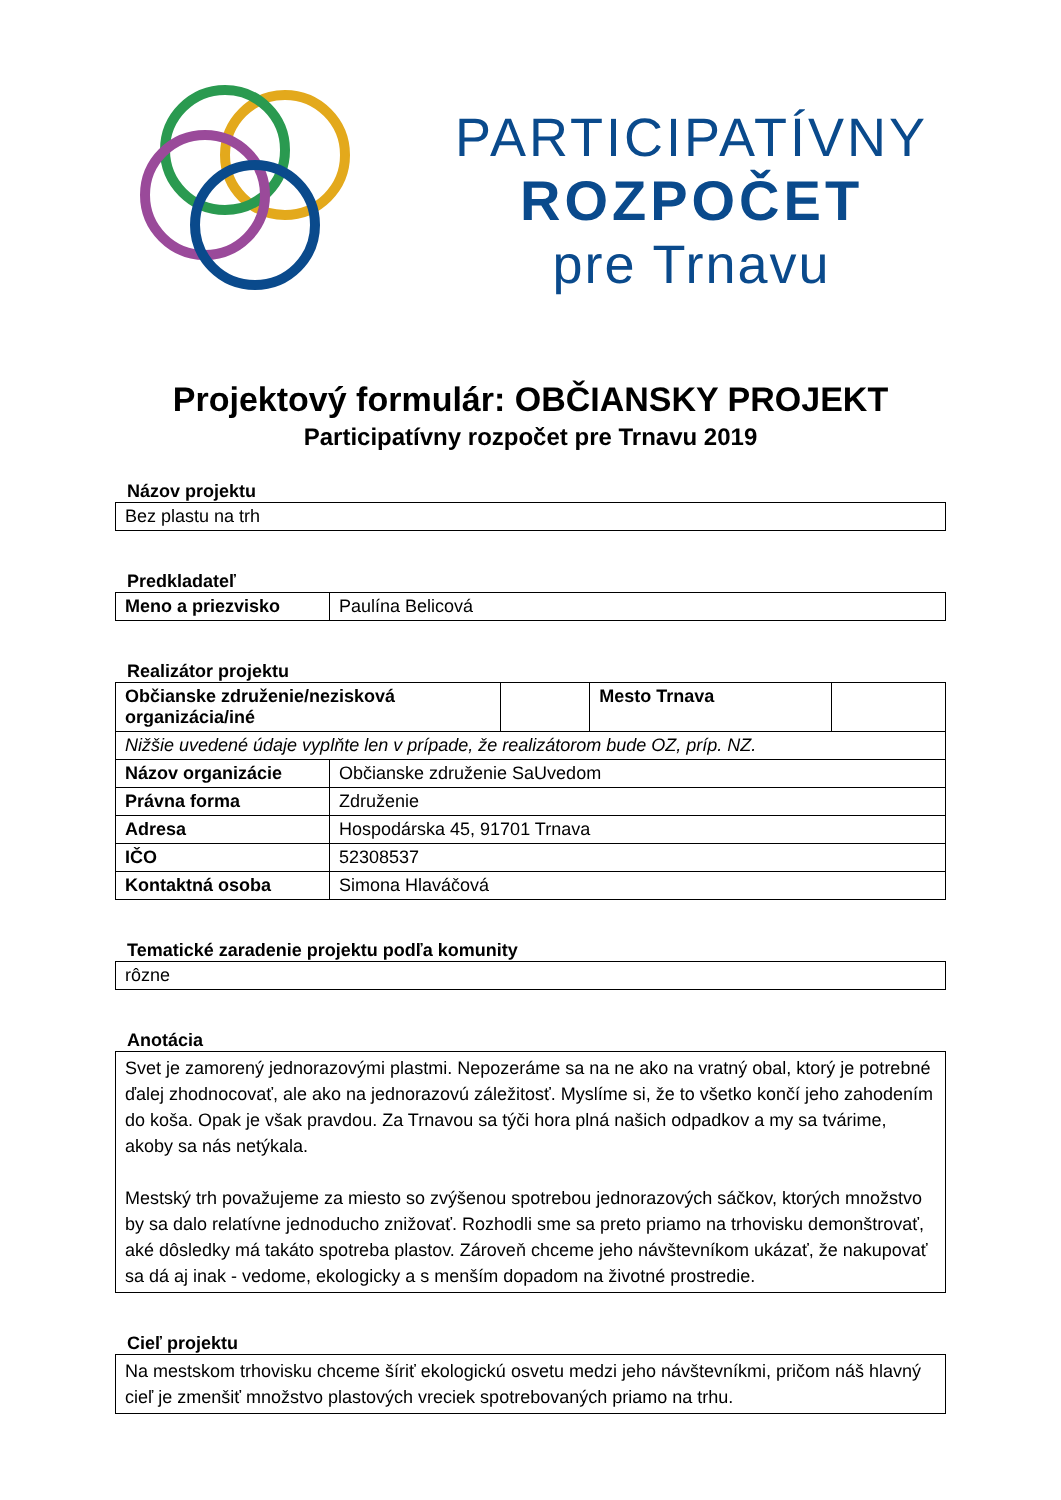PARTICIPATÍVNY
ROZPOČET
pre Trnavu
Projektový formulár: OBČIANSKY PROJEKT
Participatívny rozpočet pre Trnavu 2019
Názov projektu
| Bez plastu na trh |
Predkladateľ
| Meno a priezvisko | Paulína Belicová |
Realizátor projektu
| Občianske združenie/nezisková organizácia/iné | | | Mesto Trnava | |
| Nižšie uvedené údaje vyplňte len v prípade, že realizátorom bude OZ, príp. NZ. | | | | |
| Názov organizácie | Občianske združenie SaUvedom | | | |
| Právna forma | Združenie | | | |
| Adresa | Hospodárska 45, 91701 Trnava | | | |
| IČO | 52308537 | | | |
| Kontaktná osoba | Simona Hlaváčová | | | |
Tematické zaradenie projektu podľa komunity
| rôzne |
Anotácia
| Svet je zamorený jednorazovými plastmi. Nepozeráme sa na ne ako na vratný obal, ktorý je potrebné ďalej zhodnocovať, ale ako na jednorazovú záležitosť. Myslíme si, že to všetko končí jeho zahodením do koša. Opak je však pravdou. Za Trnavou sa týči hora plná našich odpadkov a my sa tvárime, akoby sa nás netýkala. Mestský trh považujeme za miesto so zvýšenou spotrebou jednorazových sáčkov, ktorých množstvo by sa dalo relatívne jednoducho znižovať. Rozhodli sme sa preto priamo na trhovisku demonštrovať, aké dôsledky má takáto spotreba plastov. Zároveň chceme jeho návštevníkom ukázať, že nakupovať sa dá aj inak - vedome, ekologicky a s menším dopadom na životné prostredie. |
Cieľ projektu
| Na mestskom trhovisku chceme šíriť ekologickú osvetu medzi jeho návštevníkmi, pričom náš hlavný cieľ je zmenšiť množstvo plastových vreciek spotrebovaných priamo na trhu. |